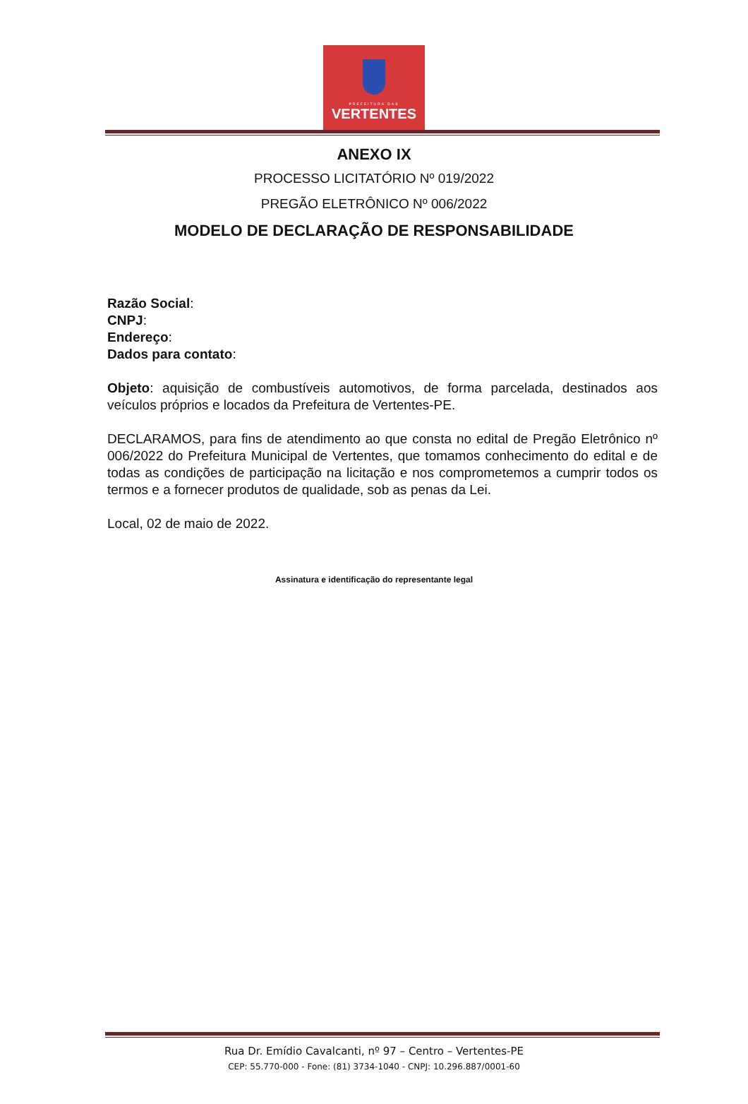PREFEITURA DAS
VERTENTES
ANEXO IX
PROCESSO LICITATÓRIO Nº 019/2022
PREGÃO ELETRÔNICO Nº 006/2022
MODELO DE DECLARAÇÃO DE RESPONSABILIDADE
Razão Social:
CNPJ:
Endereço:
Dados para contato:
Objeto: aquisição de combustíveis automotivos, de forma parcelada, destinados aos veículos próprios e locados da Prefeitura de Vertentes-PE.
DECLARAMOS, para fins de atendimento ao que consta no edital de Pregão Eletrônico nº 006/2022 do Prefeitura Municipal de Vertentes, que tomamos conhecimento do edital e de todas as condições de participação na licitação e nos comprometemos a cumprir todos os termos e a fornecer produtos de qualidade, sob as penas da Lei.
Local, 02 de maio de 2022.
Assinatura e identificação do representante legal
Rua Dr. Emídio Cavalcanti, nº 97 – Centro – Vertentes-PE
CEP: 55.770-000 - Fone: (81) 3734-1040 - CNPJ: 10.296.887/0001-60